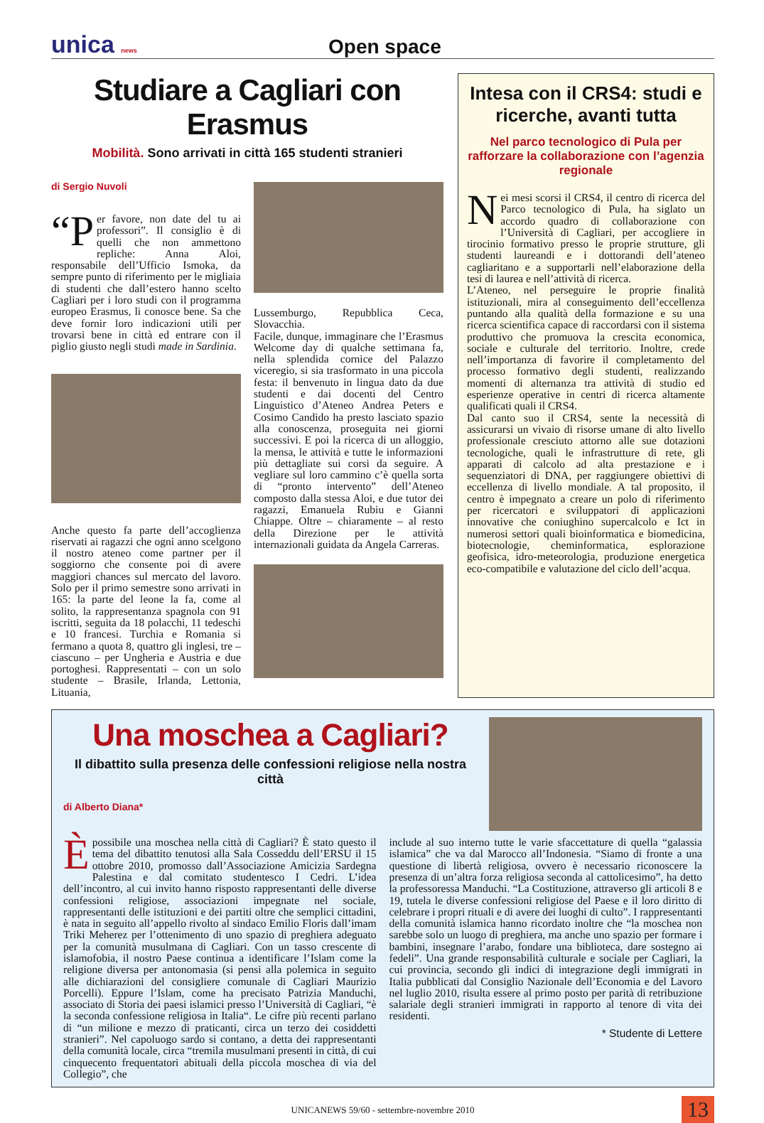unica news
Open space
Studiare a Cagliari con Erasmus
Mobilità. Sono arrivati in città 165 studenti stranieri
di Sergio Nuvoli
“P er favore, non date del tu ai professori”. Il consiglio è di quelli che non ammettono repliche: Anna Aloi, responsabile dell’Ufficio Ismoka, da sempre punto di riferimento per le migliaia di studenti che dall’estero hanno scelto Cagliari per i loro studi con il programma europeo Erasmus, li conosce bene. Sa che deve fornir loro indicazioni utili per trovarsi bene in città ed entrare con il piglio giusto negli studi made in Sardinia.
Anche questo fa parte dell’accoglienza riservati ai ragazzi che ogni anno scelgono il nostro ateneo come partner per il soggiorno che consente poi di avere maggiori chances sul mercato del lavoro. Solo per il primo semestre sono arrivati in 165: la parte del leone la fa, come al solito, la rappresentanza spagnola con 91 iscritti, seguita da 18 polacchi, 11 tedeschi e 10 francesi. Turchia e Romania si fermano a quota 8, quattro gli inglesi, tre – ciascuno – per Ungheria e Austria e due portoghesi. Rappresentati – con un solo studente – Brasile, Irlanda, Lettonia, Lituania,
Lussemburgo, Repubblica Ceca, Slovacchia.
Facile, dunque, immaginare che l’Erasmus Welcome day di qualche settimana fa, nella splendida cornice del Palazzo viceregio, si sia trasformato in una piccola festa: il benvenuto in lingua dato da due studenti e dai docenti del Centro Linguistico d’Ateneo Andrea Peters e Cosimo Candido ha presto lasciato spazio alla conoscenza, proseguita nei giorni successivi. E poi la ricerca di un alloggio, la mensa, le attività e tutte le informazioni più dettagliate sui corsi da seguire. A vegliare sul loro cammino c’è quella sorta di “pronto intervento” dell’Ateneo composto dalla stessa Aloi, e due tutor dei ragazzi, Emanuela Rubiu e Gianni Chiappe. Oltre – chiaramente – al resto della Direzione per le attività internazionali guidata da Angela Carreras.
Intesa con il CRS4: studi e ricerche, avanti tutta
Nel parco tecnologico di Pula per rafforzare la collaborazione con l’agenzia regionale
Nei mesi scorsi il CRS4, il centro di ricerca del Parco tecnologico di Pula, ha siglato un accordo quadro di collaborazione con l’Università di Cagliari, per accogliere in tirocinio formativo presso le proprie strutture, gli studenti laureandi e i dottorandi dell’ateneo cagliaritano e a supportarli nell’elaborazione della tesi di laurea e nell’attività di ricerca.
L’Ateneo, nel perseguire le proprie finalità istituzionali, mira al conseguimento dell’eccellenza puntando alla qualità della formazione e su una ricerca scientifica capace di raccordarsi con il sistema produttivo che promuova la crescita economica, sociale e culturale del territorio. Inoltre, crede nell’importanza di favorire il completamento del processo formativo degli studenti, realizzando momenti di alternanza tra attività di studio ed esperienze operative in centri di ricerca altamente qualificati quali il CRS4.
Dal canto suo il CRS4, sente la necessità di assicurarsi un vivaio di risorse umane di alto livello professionale cresciuto attorno alle sue dotazioni tecnologiche, quali le infrastrutture di rete, gli apparati di calcolo ad alta prestazione e i sequenziatori di DNA, per raggiungere obiettivi di eccellenza di livello mondiale. A tal proposito, il centro è impegnato a creare un polo di riferimento per ricercatori e sviluppatori di applicazioni innovative che coniughino supercalcolo e Ict in numerosi settori quali bioinformatica e biomedicina, biotecnologie, cheminformatica, esplorazione geofisica, idro-meteorologia, produzione energetica eco-compatibile e valutazione del ciclo dell’acqua.
Una moschea a Cagliari?
Il dibattito sulla presenza delle confessioni religiose nella nostra città
di Alberto Diana*
È possibile una moschea nella città di Cagliari? È stato questo il tema del dibattito tenutosi alla Sala Cosseddu dell’ERSU il 15 ottobre 2010, promosso dall’Associazione Amicizia Sardegna Palestina e dal comitato studentesco I Cedri. L’idea dell’incontro, al cui invito hanno risposto rappresentanti delle diverse confessioni religiose, associazioni impegnate nel sociale, rappresentanti delle istituzioni e dei partiti oltre che semplici cittadini, è nata in seguito all’appello rivolto al sindaco Emilio Floris dall’imam Triki Meherez per l’ottenimento di uno spazio di preghiera adeguato per la comunità musulmana di Cagliari. Con un tasso crescente di islamofobia, il nostro Paese continua a identificare l’Islam come la religione diversa per antonomasia (si pensi alla polemica in seguito alle dichiarazioni del consigliere comunale di Cagliari Maurizio Porcelli). Eppure l’Islam, come ha precisato Patrizia Manduchi, associato di Storia dei paesi islamici presso l’Università di Cagliari, “è la seconda confessione religiosa in Italia“. Le cifre più recenti parlano di “un milione e mezzo di praticanti, circa un terzo dei cosiddetti stranieri”. Nel capoluogo sardo si contano, a detta dei rappresentanti della comunità locale, circa “tremila musulmani presenti in città, di cui cinquecento frequentatori abituali della piccola moschea di via del Collegio”, che
include al suo interno tutte le varie sfaccettature di quella “galassia islamica” che va dal Marocco all’Indonesia. “Siamo di fronte a una questione di libertà religiosa, ovvero è necessario riconoscere la presenza di un’altra forza religiosa seconda al cattolicesimo”, ha detto la professoressa Manduchi. “La Costituzione, attraverso gli articoli 8 e 19, tutela le diverse confessioni religiose del Paese e il loro diritto di celebrare i propri rituali e di avere dei luoghi di culto”. I rappresentanti della comunità islamica hanno ricordato inoltre che “la moschea non sarebbe solo un luogo di preghiera, ma anche uno spazio per formare i bambini, insegnare l’arabo, fondare una biblioteca, dare sostegno ai fedeli”. Una grande responsabilità culturale e sociale per Cagliari, la cui provincia, secondo gli indici di integrazione degli immigrati in Italia pubblicati dal Consiglio Nazionale dell’Economia e del Lavoro nel luglio 2010, risulta essere al primo posto per parità di retribuzione salariale degli stranieri immigrati in rapporto al tenore di vita dei residenti.
* Studente di Lettere
UNICANEWS 59/60 - settembre-novembre 2010 13